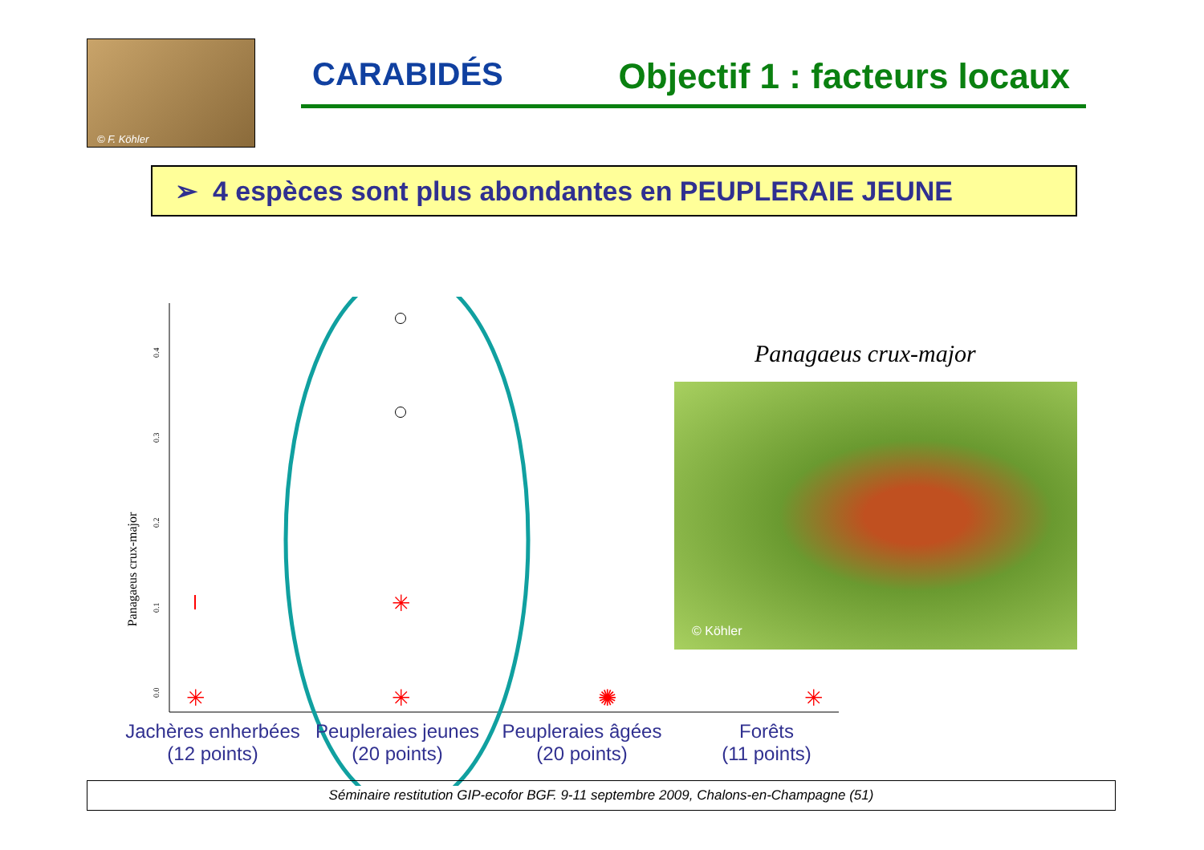© F. Köhler
CARABIDÉS Objectif 1 : facteurs locaux
➢ 4 espèces sont plus abondantes en PEUPLERAIE JEUNE
Panagaeus crux-major
© Köhler
Panagaeus crux-major
0.0
0.1
0.2
0.3
0.4
✳
✳
✳
✺
✳
Jachères enherbées
(12 points)
Peupleraies jeunes
(20 points)
Peupleraies âgées
(20 points)
Forêts
(11 points)
Séminaire restitution GIP-ecofor BGF. 9-11 septembre 2009, Chalons-en-Champagne (51)